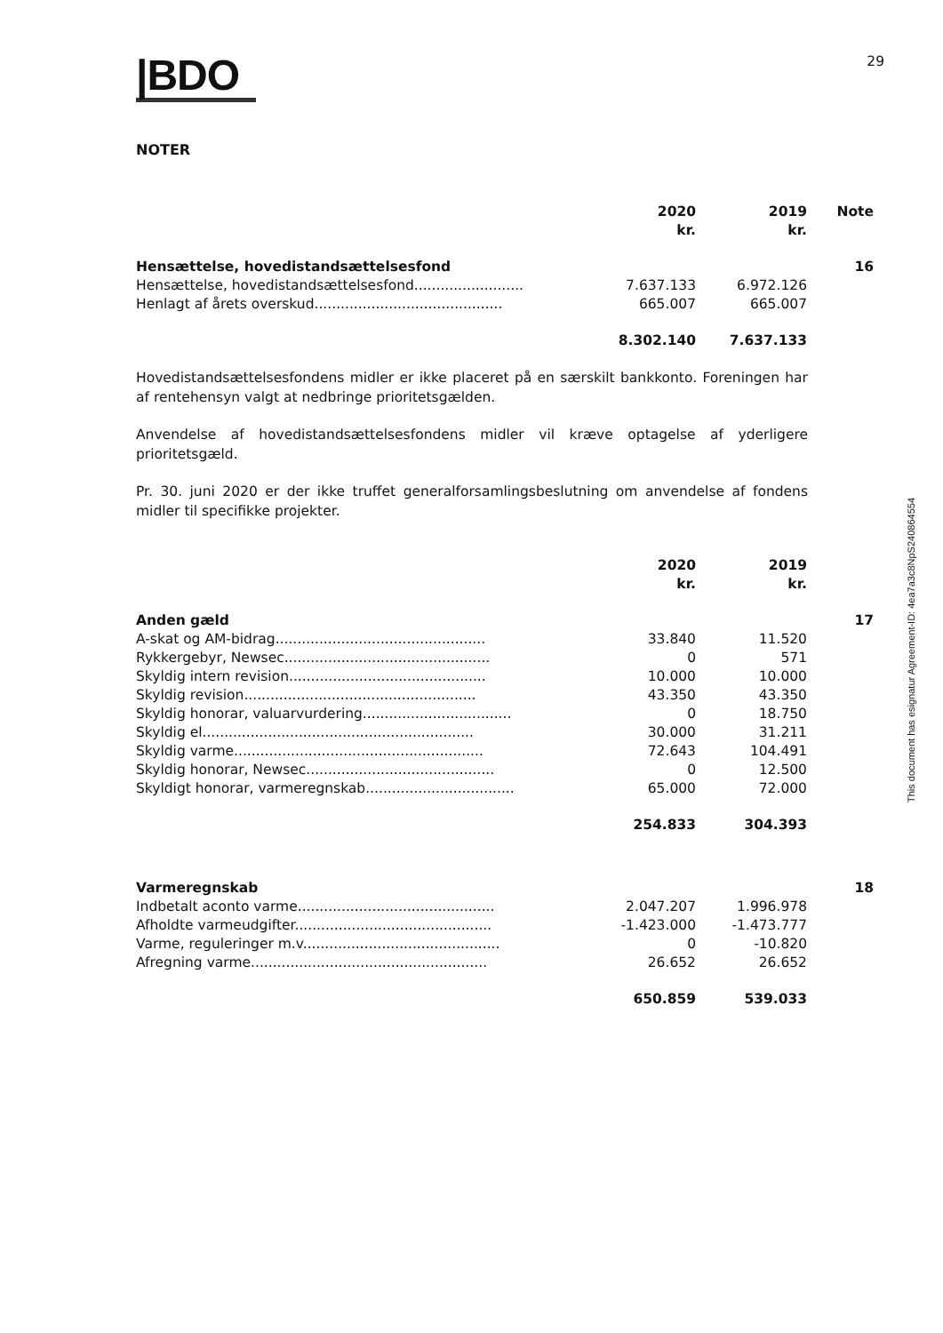|BDO
29
NOTER
| | 2020 kr. | 2019 kr. | Note |
| Hensættelse, hovedistandsættelsesfond | | | 16 |
| Hensættelse, hovedistandsættelsesfond......................... | 7.637.133 | 6.972.126 | |
| Henlagt af årets overskud........................................... | 665.007 | 665.007 | |
| | 8.302.140 | 7.637.133 | |
Hovedistandsættelsesfondens midler er ikke placeret på en særskilt bankkonto. Foreningen har af rentehensyn valgt at nedbringe prioritetsgælden.
Anvendelse af hovedistandsættelsesfondens midler vil kræve optagelse af yderligere prioritetsgæld.
Pr. 30. juni 2020 er der ikke truffet generalforsamlingsbeslutning om anvendelse af fondens midler til specifikke projekter.
| | 2020 kr. | 2019 kr. | |
| Anden gæld | | | 17 |
| A-skat og AM-bidrag................................................ | 33.840 | 11.520 | |
| Rykkergebyr, Newsec............................................... | 0 | 571 | |
| Skyldig intern revision............................................. | 10.000 | 10.000 | |
| Skyldig revision..................................................... | 43.350 | 43.350 | |
| Skyldig honorar, valuarvurdering.................................. | 0 | 18.750 | |
| Skyldig el.............................................................. | 30.000 | 31.211 | |
| Skyldig varme......................................................... | 72.643 | 104.491 | |
| Skyldig honorar, Newsec........................................... | 0 | 12.500 | |
| Skyldigt honorar, varmeregnskab.................................. | 65.000 | 72.000 | |
| | 254.833 | 304.393 | |
| Varmeregnskab | | | 18 |
| Indbetalt aconto varme............................................. | 2.047.207 | 1.996.978 | |
| Afholdte varmeudgifter............................................. | -1.423.000 | -1.473.777 | |
| Varme, reguleringer m.v............................................. | 0 | -10.820 | |
| Afregning varme...................................................... | 26.652 | 26.652 | |
| | 650.859 | 539.033 | |
This document has esignatur Agreement-ID: 4ea7a3c8NpS240864554